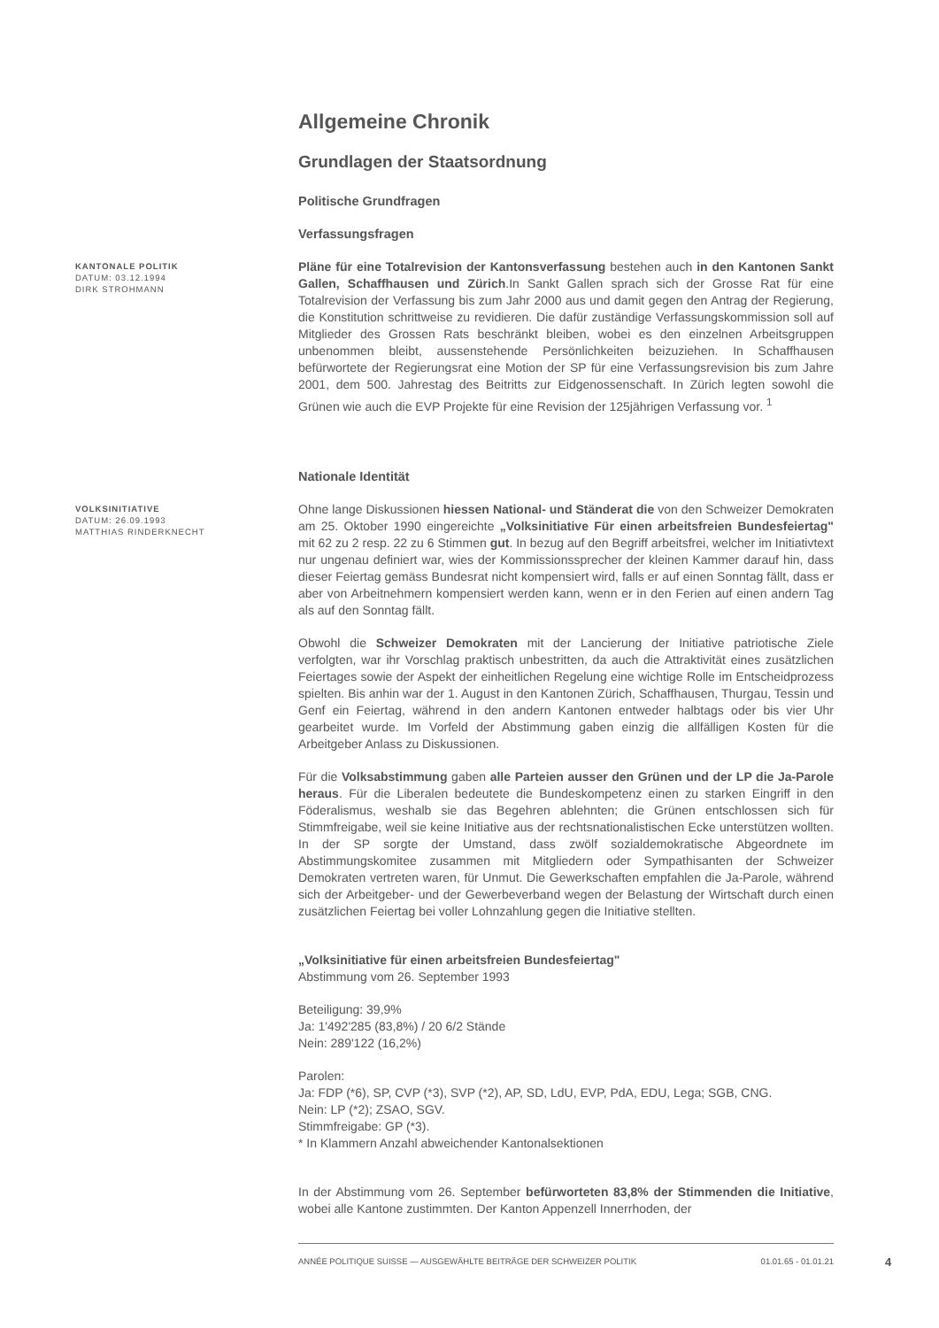Allgemeine Chronik
Grundlagen der Staatsordnung
Politische Grundfragen
Verfassungsfragen
KANTONALE POLITIK
DATUM: 03.12.1994
DIRK STROHMANN
Pläne für eine Totalrevision der Kantonsverfassung bestehen auch in den Kantonen Sankt Gallen, Schaffhausen und Zürich.In Sankt Gallen sprach sich der Grosse Rat für eine Totalrevision der Verfassung bis zum Jahr 2000 aus und damit gegen den Antrag der Regierung, die Konstitution schrittweise zu revidieren. Die dafür zuständige Verfassungskommission soll auf Mitglieder des Grossen Rats beschränkt bleiben, wobei es den einzelnen Arbeitsgruppen unbenommen bleibt, aussenstehende Persönlichkeiten beizuziehen. In Schaffhausen befürwortete der Regierungsrat eine Motion der SP für eine Verfassungsrevision bis zum Jahre 2001, dem 500. Jahrestag des Beitritts zur Eidgenossenschaft. In Zürich legten sowohl die Grünen wie auch die EVP Projekte für eine Revision der 125jährigen Verfassung vor. <sup>1</sup>
Nationale Identität
VOLKSINITIATIVE
DATUM: 26.09.1993
MATTHIAS RINDERKNECHT
Ohne lange Diskussionen hiessen National- und Ständerat die von den Schweizer Demokraten am 25. Oktober 1990 eingereichte „Volksinitiative Für einen arbeitsfreien Bundesfeiertag" mit 62 zu 2 resp. 22 zu 6 Stimmen gut. In bezug auf den Begriff arbeitsfrei, welcher im Initiativtext nur ungenau definiert war, wies der Kommissionssprecher der kleinen Kammer darauf hin, dass dieser Feiertag gemäss Bundesrat nicht kompensiert wird, falls er auf einen Sonntag fällt, dass er aber von Arbeitnehmern kompensiert werden kann, wenn er in den Ferien auf einen andern Tag als auf den Sonntag fällt.
Obwohl die Schweizer Demokraten mit der Lancierung der Initiative patriotische Ziele verfolgten, war ihr Vorschlag praktisch unbestritten, da auch die Attraktivität eines zusätzlichen Feiertages sowie der Aspekt der einheitlichen Regelung eine wichtige Rolle im Entscheidprozess spielten. Bis anhin war der 1. August in den Kantonen Zürich, Schaffhausen, Thurgau, Tessin und Genf ein Feiertag, während in den andern Kantonen entweder halbtags oder bis vier Uhr gearbeitet wurde. Im Vorfeld der Abstimmung gaben einzig die allfälligen Kosten für die Arbeitgeber Anlass zu Diskussionen.
Für die Volksabstimmung gaben alle Parteien ausser den Grünen und der LP die Ja-Parole heraus. Für die Liberalen bedeutete die Bundeskompetenz einen zu starken Eingriff in den Föderalismus, weshalb sie das Begehren ablehnten; die Grünen entschlossen sich für Stimmfreigabe, weil sie keine Initiative aus der rechtsnationalistischen Ecke unterstützen wollten. In der SP sorgte der Umstand, dass zwölf sozialdemokratische Abgeordnete im Abstimmungskomitee zusammen mit Mitgliedern oder Sympathisanten der Schweizer Demokraten vertreten waren, für Unmut. Die Gewerkschaften empfahlen die Ja-Parole, während sich der Arbeitgeber- und der Gewerbeverband wegen der Belastung der Wirtschaft durch einen zusätzlichen Feiertag bei voller Lohnzahlung gegen die Initiative stellten.
„Volksinitiative für einen arbeitsfreien Bundesfeiertag"
Abstimmung vom 26. September 1993
Beteiligung: 39,9%
Ja: 1'492'285 (83,8%) / 20 6/2 Stände
Nein: 289'122 (16,2%)
Parolen:
Ja: FDP (*6), SP, CVP (*3), SVP (*2), AP, SD, LdU, EVP, PdA, EDU, Lega; SGB, CNG.
Nein: LP (*2); ZSAO, SGV.
Stimmfreigabe: GP (*3).
* In Klammern Anzahl abweichender Kantonalsektionen
In der Abstimmung vom 26. September befürworteten 83,8% der Stimmenden die Initiative, wobei alle Kantone zustimmten. Der Kanton Appenzell Innerrhoden, der
ANNÉE POLITIQUE SUISSE — AUSGEWÄHLTE BEITRÄGE DER SCHWEIZER POLITIK 01.01.65 - 01.01.21
4